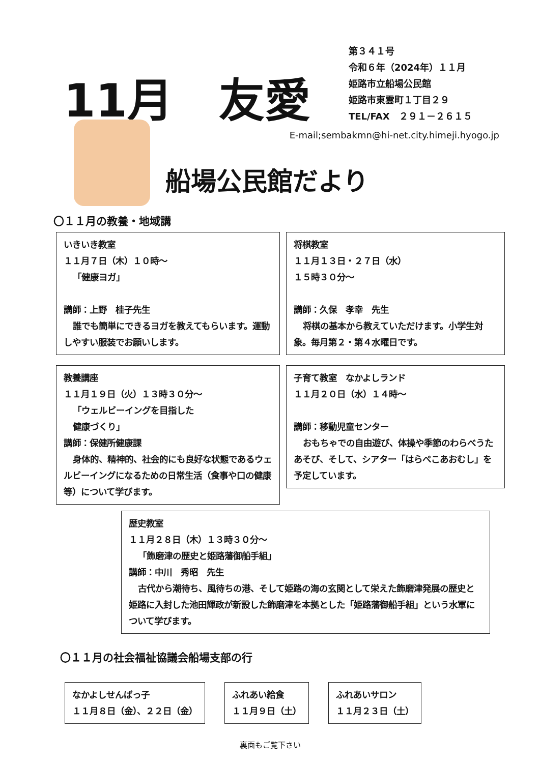11月　友愛
第３４１号
令和６年（2024年）１１月
姫路市立船場公民館
姫路市東雲町１丁目２９
TEL/FAX　２９１－２６１５
E-mail;sembakmn@hi-net.city.himeji.hyogo.jp
船場公民館だより
〇１１月の教養・地域講
いきいき教室
１１月７日（木）１０時～
「健康ヨガ」
講師：上野　桂子先生
誰でも簡単にできるヨガを教えてもらいます。運動しやすい服装でお願いします。
将棋教室
１１月１３日・２７日（水）
１５時３０分～
講師：久保　孝幸　先生
将棋の基本から教えていただけます。小学生対象。毎月第２・第４水曜日です。
教養講座
１１月１９日（火）１３時３０分～
「ウェルビーイングを目指した
健康づくり」
講師：保健所健康課
身体的、精神的、社会的にも良好な状態であるウェルビーイングになるための日常生活（食事や口の健康等）について学びます。
子育て教室　なかよしランド
１１月２０日（水）１４時～
講師：移動児童センター
おもちゃでの自由遊び、体操や季節のわらべうたあそび、そして、シアター「はらぺこあおむし」を予定しています。
歴史教室
１１月２８日（木）１３時３０分～
「飾磨津の歴史と姫路藩御船手組」
講師：中川　秀昭　先生
古代から潮待ち、風待ちの港、そして姫路の海の玄関として栄えた飾磨津発展の歴史と姫路に入封した池田輝政が新設した飾磨津を本拠とした「姫路藩御船手組」という水軍について学びます。
〇１１月の社会福祉協議会船場支部の行
なかよしせんばっ子
１１月８日（金）、２２日（金）
ふれあい給食
１１月９日（土）
ふれあいサロン
１１月２３日（土）
裏面もご覧下さい